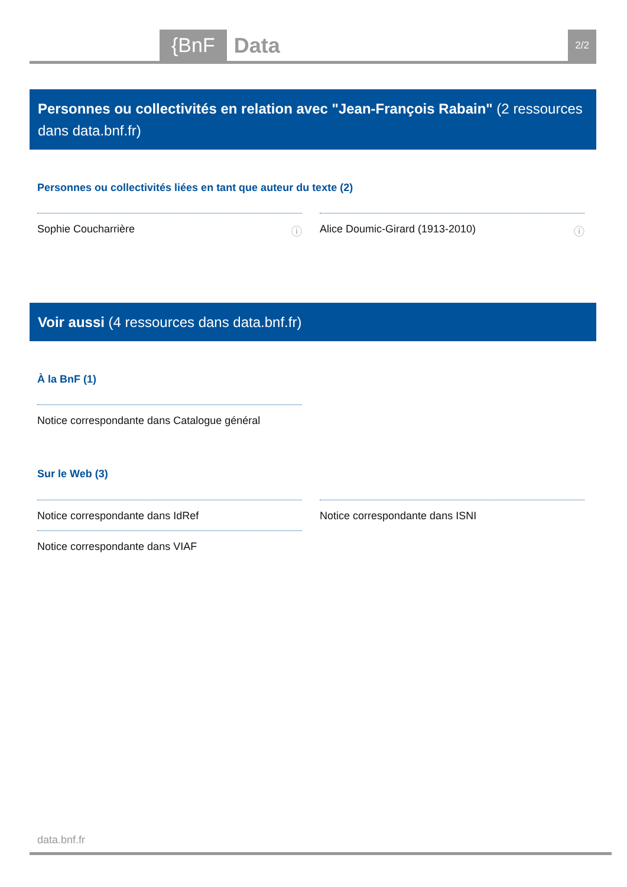{BnF Data 2/2
Personnes ou collectivités en relation avec "Jean-François Rabain" (2 ressources dans data.bnf.fr)
Personnes ou collectivités liées en tant que auteur du texte (2)
Sophie Coucharrière ⓘ Alice Doumic-Girard (1913-2010) ⓘ
Voir aussi (4 ressources dans data.bnf.fr)
À la BnF (1)
Notice correspondante dans Catalogue général
Sur le Web (3)
Notice correspondante dans IdRef Notice correspondante dans ISNI
Notice correspondante dans VIAF
data.bnf.fr